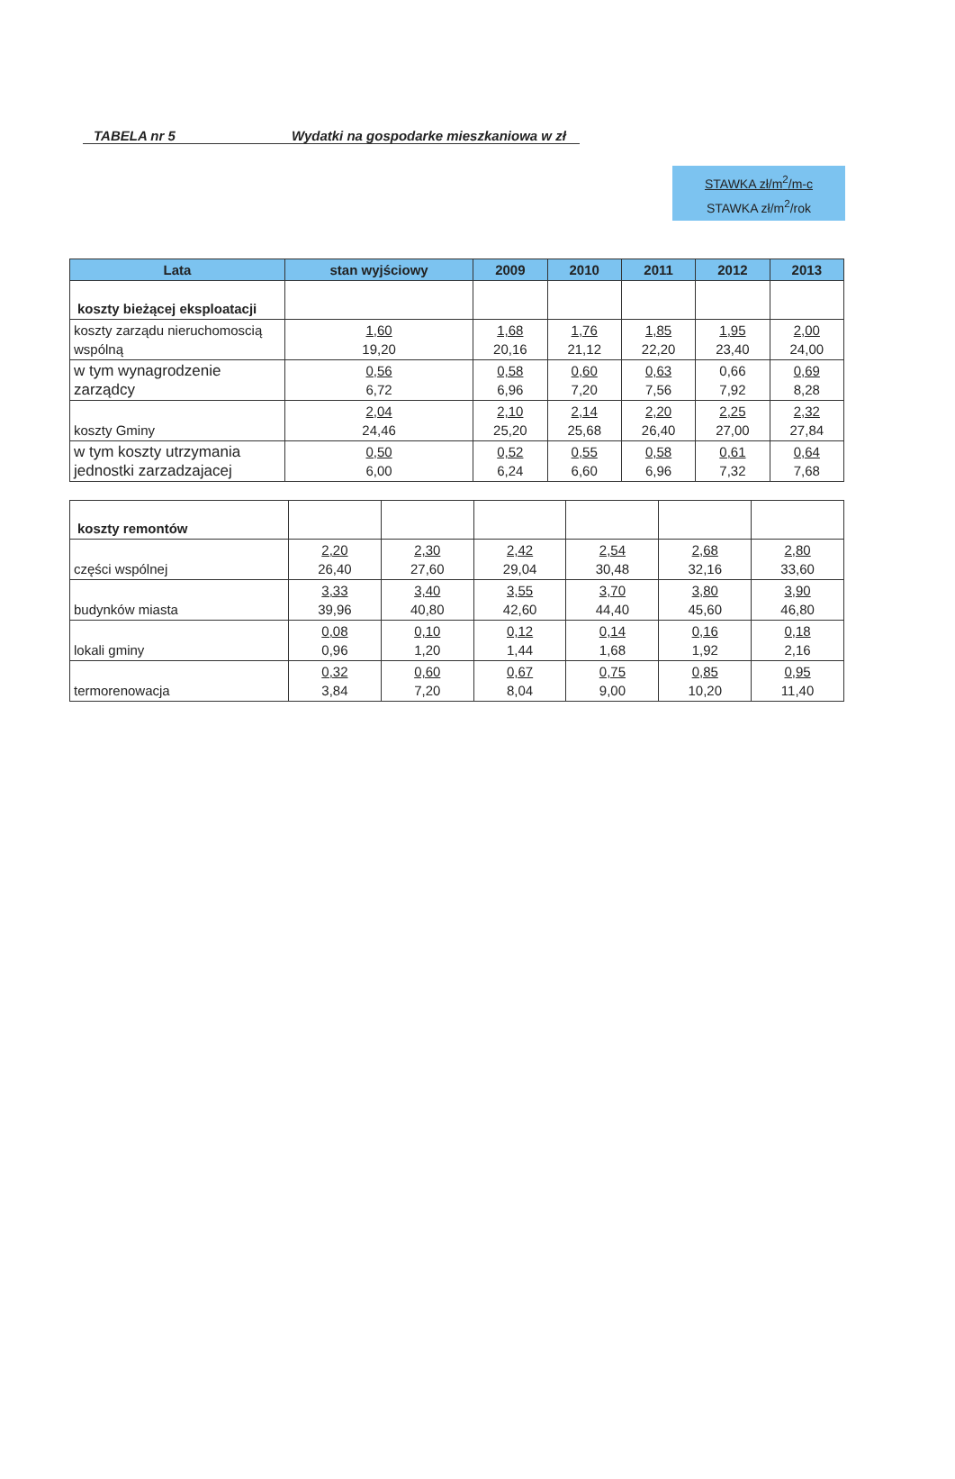TABELA nr 5 Wydatki na gospodarke mieszkaniowa w zł
STAWKA zł/m<sup>2</sup>/m-c
STAWKA zł/m<sup>2</sup>/rok
| Lata | stan wyjściowy | 2009 | 2010 | 2011 | 2012 | 2013 |
| --- | --- | --- | --- | --- | --- | --- |
| koszty bieżącej eksploatacji | | | | | | |
| koszty zarządu nieruchomoscią wspólną | 1,60 19,20 | 1,68 20,16 | 1,76 21,12 | 1,85 22,20 | 1,95 23,40 | 2,00 24,00 |
| w tym wynagrodzenie zarządcy | 0,56 6,72 | 0,58 6,96 | 0,60 7,20 | 0,63 7,56 | 0,66 7,92 | 0,69 8,28 |
| koszty Gminy | 2,04 24,46 | 2,10 25,20 | 2,14 25,68 | 2,20 26,40 | 2,25 27,00 | 2,32 27,84 |
| w tym koszty utrzymania jednostki zarzadzajacej | 0,50 6,00 | 0,52 6,24 | 0,55 6,60 | 0,58 6,96 | 0,61 7,32 | 0,64 7,68 |
| koszty remontów | | | | | | |
| części wspólnej | 2,20 26,40 | 2,30 27,60 | 2,42 29,04 | 2,54 30,48 | 2,68 32,16 | 2,80 33,60 |
| budynków miasta | 3,33 39,96 | 3,40 40,80 | 3,55 42,60 | 3,70 44,40 | 3,80 45,60 | 3,90 46,80 |
| lokali gminy | 0,08 0,96 | 0,10 1,20 | 0,12 1,44 | 0,14 1,68 | 0,16 1,92 | 0,18 2,16 |
| termorenowacja | 0,32 3,84 | 0,60 7,20 | 0,67 8,04 | 0,75 9,00 | 0,85 10,20 | 0,95 11,40 |